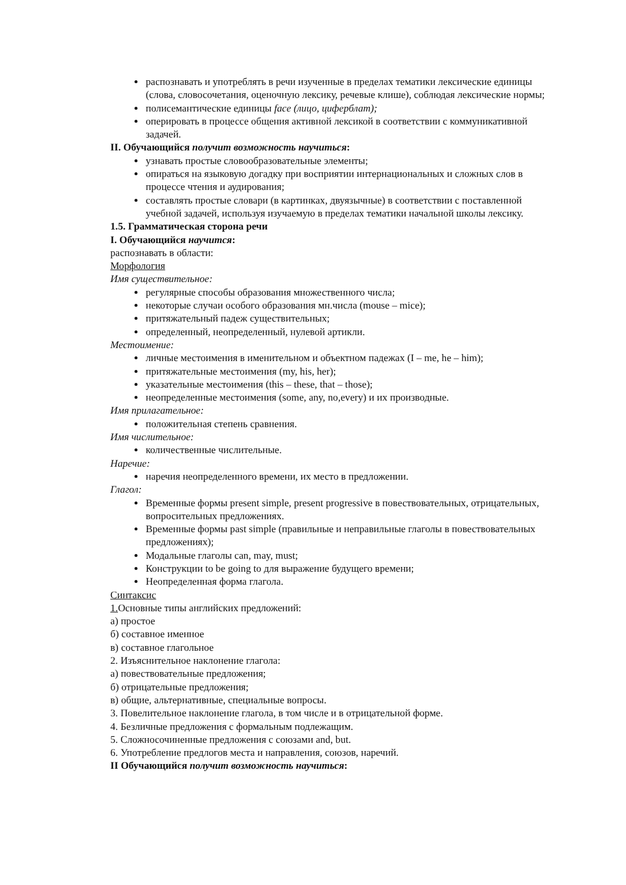распознавать и употреблять в речи изученные в пределах тематики лексические единицы (слова, словосочетания, оценочную лексику, речевые клише), соблюдая лексические нормы;
полисемантические единицы face (лицо, циферблат);
оперировать в процессе общения активной лексикой в соответствии с коммуникативной задачей.
II. Обучающийся получит возможность научиться:
узнавать простые словообразовательные элементы;
опираться на языковую догадку при восприятии интернациональных и сложных слов в процессе чтения и аудирования;
составлять простые словари (в картинках, двуязычные) в соответствии с поставленной учебной задачей, используя изучаемую в пределах тематики начальной школы лексику.
1.5. Грамматическая сторона речи
I. Обучающийся научится:
распознавать в области:
Морфология
Имя существительное:
регулярные способы образования множественного числа;
некоторые случаи особого образования мн.числа (mouse – mice);
притяжательный падеж существительных;
определенный, неопределенный, нулевой артикли.
Местоимение:
личные местоимения в именительном и объектном падежах (I – me, he – him);
притяжательные местоимения (my, his, her);
указательные местоимения (this – these, that – those);
неопределенные местоимения (some, any, no,every) и их производные.
Имя прилагательное:
положительная степень сравнения.
Имя числительное:
количественные числительные.
Наречие:
наречия неопределенного времени, их место в предложении.
Глагол:
Временные формы present simple, present progressive в повествовательных, отрицательных, вопросительных предложениях.
Временные формы past simple (правильные и неправильные глаголы в повествовательных предложениях);
Модальные глаголы can, may, must;
Конструкции to be going to для выражение будущего времени;
Неопределенная форма глагола.
Синтаксис
1. Основные типы английских предложений:
а) простое
б) составное именное
в) составное глагольное
2. Изъяснительное наклонение глагола:
а) повествовательные предложения;
б) отрицательные предложения;
в) общие, альтернативные, специальные вопросы.
3. Повелительное наклонение глагола, в том числе и в отрицательной форме.
4. Безличные предложения с формальным подлежащим.
5. Сложносочиненные предложения с союзами and, but.
6. Употребление предлогов места и направления, союзов, наречий.
II Обучающийся получит возможность научиться: